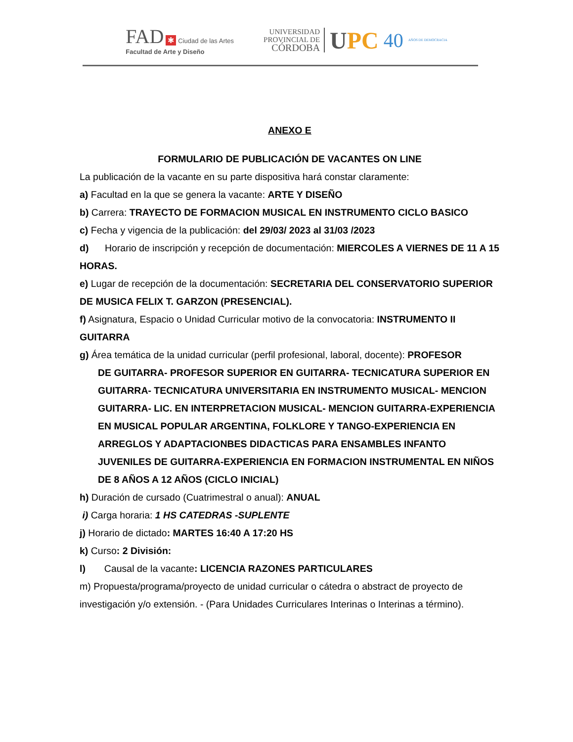FAD ✱ Ciudad de las Artes
Facultad de Arte y Diseño
UNIVERSIDAD
PROVINCIAL DE
CÓRDOBA
UPC 40 AÑOS DE DEMOCRACIA
ANEXO E
FORMULARIO DE PUBLICACIÓN DE VACANTES ON LINE
La publicación de la vacante en su parte dispositiva hará constar claramente:
a) Facultad en la que se genera la vacante: ARTE Y DISEÑO
b) Carrera: TRAYECTO DE FORMACION MUSICAL EN INSTRUMENTO CICLO BASICO
c) Fecha y vigencia de la publicación: del 29/03/ 2023 al 31/03 /2023
d) Horario de inscripción y recepción de documentación: MIERCOLES A VIERNES DE 11 A 15 HORAS.
e) Lugar de recepción de la documentación: SECRETARIA DEL CONSERVATORIO SUPERIOR DE MUSICA FELIX T. GARZON (PRESENCIAL).
f) Asignatura, Espacio o Unidad Curricular motivo de la convocatoria: INSTRUMENTO II GUITARRA
g) Área temática de la unidad curricular (perfil profesional, laboral, docente): PROFESOR
DE GUITARRA- PROFESOR SUPERIOR EN GUITARRA- TECNICATURA SUPERIOR EN GUITARRA- TECNICATURA UNIVERSITARIA EN INSTRUMENTO MUSICAL- MENCION GUITARRA- LIC. EN INTERPRETACION MUSICAL- MENCION GUITARRA-EXPERIENCIA EN MUSICAL POPULAR ARGENTINA, FOLKLORE Y TANGO-EXPERIENCIA EN ARREGLOS Y ADAPTACIONBES DIDACTICAS PARA ENSAMBLES INFANTO JUVENILES DE GUITARRA-EXPERIENCIA EN FORMACION INSTRUMENTAL EN NIÑOS DE 8 AÑOS A 12 AÑOS (CICLO INICIAL)
h) Duración de cursado (Cuatrimestral o anual): ANUAL
i) Carga horaria: 1 HS CATEDRAS -SUPLENTE
j) Horario de dictado: MARTES 16:40 A 17:20 HS
k) Curso: 2 División:
l) Causal de la vacante: LICENCIA RAZONES PARTICULARES
m) Propuesta/programa/proyecto de unidad curricular o cátedra o abstract de proyecto de investigación y/o extensión. - (Para Unidades Curriculares Interinas o Interinas a término).